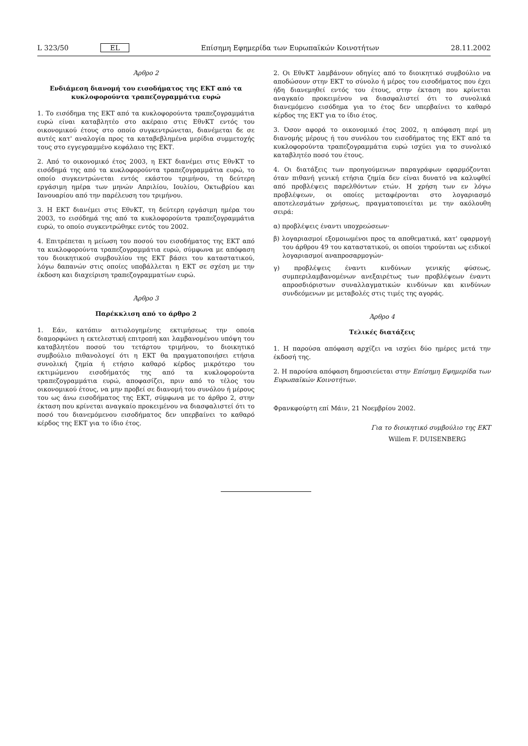L 323/50 EL Επίσημη Εφημερίδα των Ευρωπαϊκών Κοινοτήτων 28.11.2002
Άρθρο 2
Ενδιάμεση διανομή του εισοδήματος της ΕΚΤ από τα κυκλοφορούντα τραπεζογραμμάτια ευρώ
1. Το εισόδημα της ΕΚΤ από τα κυκλοφορούντα τραπεζογραμμάτια ευρώ είναι καταβλητέο στο ακέραιο στις ΕθνΚΤ εντός του οικονομικού έτους στο οποίο συγκεντρώνεται, διανέμεται δε σε αυτές κατ' αναλογία προς τα καταβεβλημένα μερίδια συμμετοχής τους στο εγγεγραμμένο κεφάλαιο της ΕΚΤ.
2. Από το οικονομικό έτος 2003, η ΕΚΤ διανέμει στις ΕθνΚΤ το εισόδημά της από τα κυκλοφορούντα τραπεζογραμμάτια ευρώ, το οποίο συγκεντρώνεται εντός εκάστου τριμήνου, τη δεύτερη εργάσιμη ημέρα των μηνών Απριλίου, Ιουλίου, Οκτωβρίου και Ιανουαρίου από την παρέλευση του τριμήνου.
3. Η ΕΚΤ διανέμει στις ΕθνΚΤ, τη δεύτερη εργάσιμη ημέρα του 2003, το εισόδημά της από τα κυκλοφορούντα τραπεζογραμμάτια ευρώ, το οποίο συγκεντρώθηκε εντός του 2002.
4. Επιτρέπεται η μείωση του ποσού του εισοδήματος της ΕΚΤ από τα κυκλοφορούντα τραπεζογραμμάτια ευρώ, σύμφωνα με απόφαση του διοικητικού συμβουλίου της ΕΚΤ βάσει του καταστατικού, λόγω δαπανών στις οποίες υποβάλλεται η ΕΚΤ σε σχέση με την έκδοση και διαχείριση τραπεζογραμματίων ευρώ.
Άρθρο 3
Παρέκκλιση από το άρθρο 2
1. Εάν, κατόπιν αιτιολογημένης εκτιμήσεως την οποία διαμορφώνει η εκτελεστική επιτροπή και λαμβανομένου υπόψη του καταβλητέου ποσού του τετάρτου τριμήνου, το διοικητικό συμβούλιο πιθανολογεί ότι η ΕΚΤ θα πραγματοποιήσει ετήσια συνολική ζημία ή ετήσιο καθαρό κέρδος μικρότερο του εκτιμώμενου εισοδήματός της από τα κυκλοφορούντα τραπεζογραμμάτια ευρώ, αποφασίζει, πριν από το τέλος του οικονομικού έτους, να μην προβεί σε διανομή του συνόλου ή μέρους του ως άνω εισοδήματος της ΕΚΤ, σύμφωνα με το άρθρο 2, στην έκταση που κρίνεται αναγκαίο προκειμένου να διασφαλιστεί ότι το ποσό του διανεμόμενου εισοδήματος δεν υπερβαίνει το καθαρό κέρδος της ΕΚΤ για το ίδιο έτος.
2. Οι ΕθνΚΤ λαμβάνουν οδηγίες από το διοικητικό συμβούλιο να αποδώσουν στην ΕΚΤ το σύνολο ή μέρος του εισοδήματος που έχει ήδη διανεμηθεί εντός του έτους, στην έκταση που κρίνεται αναγκαίο προκειμένου να διασφαλιστεί ότι το συνολικά διανεμόμενο εισόδημα για το έτος δεν υπερβαίνει το καθαρό κέρδος της ΕΚΤ για το ίδιο έτος.
3. Όσον αφορά το οικονομικό έτος 2002, η απόφαση περί μη διανομής μέρους ή του συνόλου του εισοδήματος της ΕΚΤ από τα κυκλοφορούντα τραπεζογραμμάτια ευρώ ισχύει για το συνολικό καταβλητέο ποσό του έτους.
4. Οι διατάξεις των προηγούμενων παραγράφων εφαρμόζονται όταν πιθανή γενική ετήσια ζημία δεν είναι δυνατό να καλυφθεί από προβλέψεις παρελθόντων ετών. Η χρήση των εν λόγω προβλέψεων, οι οποίες μεταφέρονται στο λογαριασμό αποτελεσμάτων χρήσεως, πραγματοποιείται με την ακόλουθη σειρά:
α) προβλέψεις έναντι υποχρεώσεων·
β) λογαριασμοί εξομοιωμένοι προς τα αποθεματικά, κατ' εφαρμογή του άρθρου 49 του καταστατικού, οι οποίοι τηρούνται ως ειδικοί λογαριασμοί αναπροσαρμογών·
γ) προβλέψεις έναντι κινδύνων γενικής φύσεως, συμπεριλαμβανομένων ανεξαιρέτως των προβλέψεων έναντι απροσδιόριστων συναλλαγματικών κινδύνων και κινδύνων συνδεόμενων με μεταβολές στις τιμές της αγοράς.
Άρθρο 4
Τελικές διατάξεις
1. Η παρούσα απόφαση αρχίζει να ισχύει δύο ημέρες μετά την έκδοσή της.
2. Η παρούσα απόφαση δημοσιεύεται στην Επίσημη Εφημερίδα των Ευρωπαϊκών Κοινοτήτων.
Φρανκφούρτη επί Μάιν, 21 Νοεμβρίου 2002.
Για το διοικητικό συμβούλιο της ΕΚΤ
Willem F. DUISENBERG